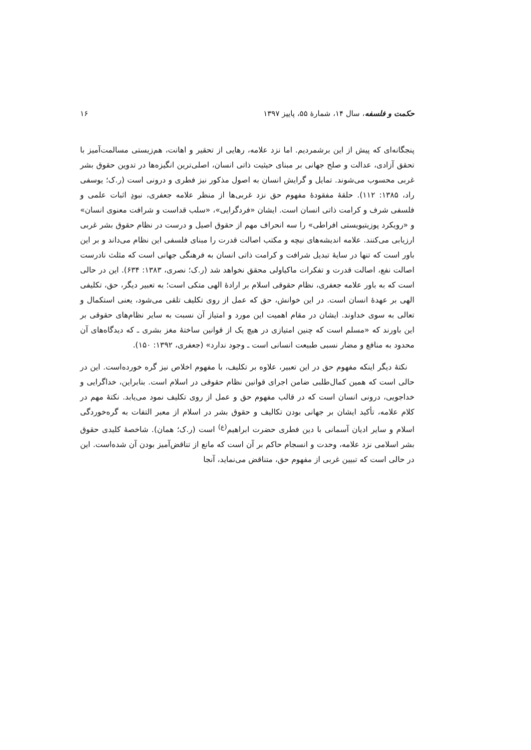حکمت و فلسفه، سال ۱۴، شمارهٔ ۵۵، پاییز ۱۳۹۷ ۱۶
پنجگانه‌ای که پیش از این برشمردیم. اما نزد علامه، رهایی از تحقیر و اهانت، هم‌زیستی مسالمت‌آمیز با تحقق آزادی، عدالت و صلح جهانی بر مبنای حیثیت ذاتی انسان، اصلی‌ترین انگیزه‌ها در تدوین حقوق بشر غربی محسوب می‌شوند. تمایل و گرایش انسان به اصول مذکور نیز فطری و درونی است (ر.ک؛ یوسفی راد، ۱۳۸۵: ۱۱۲). حلقهٔ مفقودهٔ مفهوم حق نزد غربی‌ها از منظر علامه جعفری، نبودِ اثبات علمی و فلسفی شرف و کرامت ذاتی انسان است. ایشان «فردگرایی»، «سلب قداست و شرافت معنوی انسان» و «رویکرد پوزیتیویستی افراطی» را سه انحراف مهم از حقوق اصیل و درست در نظام حقوق بشر غربی ارزیابی می‌کنند. علامه اندیشه‌های نیچه و مکتب اصالت قدرت را مبنای فلسفی این نظام می‌داند و بر این باور است که تنها در سایهٔ تبدیل شرافت و کرامت ذاتی انسان به فرهنگی جهانی است که مثلث نادرست اصالت نفع، اصالت قدرت و تفکرات ماکیاولی محقق نخواهد شد (ر.ک؛ نصری، ۱۳۸۳: ۶۳۴). این در حالی است که به باور علامه جعفری، نظام حقوقی اسلام بر ارادهٔ الهی متکی است؛ به تعبیر دیگر، حق، تکلیفی الهی بر عهدهٔ انسان است. در این خوانش، حق که عمل از روی تکلیف تلقی می‌شود، یعنی استکمال و تعالی به سوی خداوند. ایشان در مقام اهمیت این مورد و امتیاز آن نسبت به سایر نظام‌های حقوقی بر این باورند که «مسلم است که چنین امتیازی در هیچ یک از قوانین ساختهٔ مغز بشری ـ که دیدگاه‌های آن محدود به منافع و مضار نسبی طبیعت انسانی است ـ وجود ندارد» (جعفری، ۱۳۹۲: ۱۵۰).
نکتهٔ دیگر اینکه مفهوم حق در این تعبیر، علاوه بر تکلیف، با مفهوم اخلاص نیز گره خورده‌است. این در حالی است که همین کمال‌طلبی ضامن اجرای قوانین نظام حقوقی در اسلام است. بنابراین، خداگرایی و خداجویی، درونی انسان است که در قالب مفهوم حق و عمل از روی تکلیف نمود می‌یابد. نکتهٔ مهم در کلام علامه، تأکید ایشان بر جهانی بودن تکالیف و حقوق بشر در اسلام از معبر التفات به گره‌خوردگی اسلام و سایر ادیان آسمانی با دین فطری حضرت ابراهیم<sup>(ع)</sup> است (ر.ک؛ همان). شاخصهٔ کلیدی حقوق بشر اسلامی نزد علامه، وحدت و انسجام حاکم بر آن است که مانع از تناقض‌آمیز بودن آن شده‌است. این در حالی است که تبیین غربی از مفهوم حق، متناقض می‌نماید، آنجا